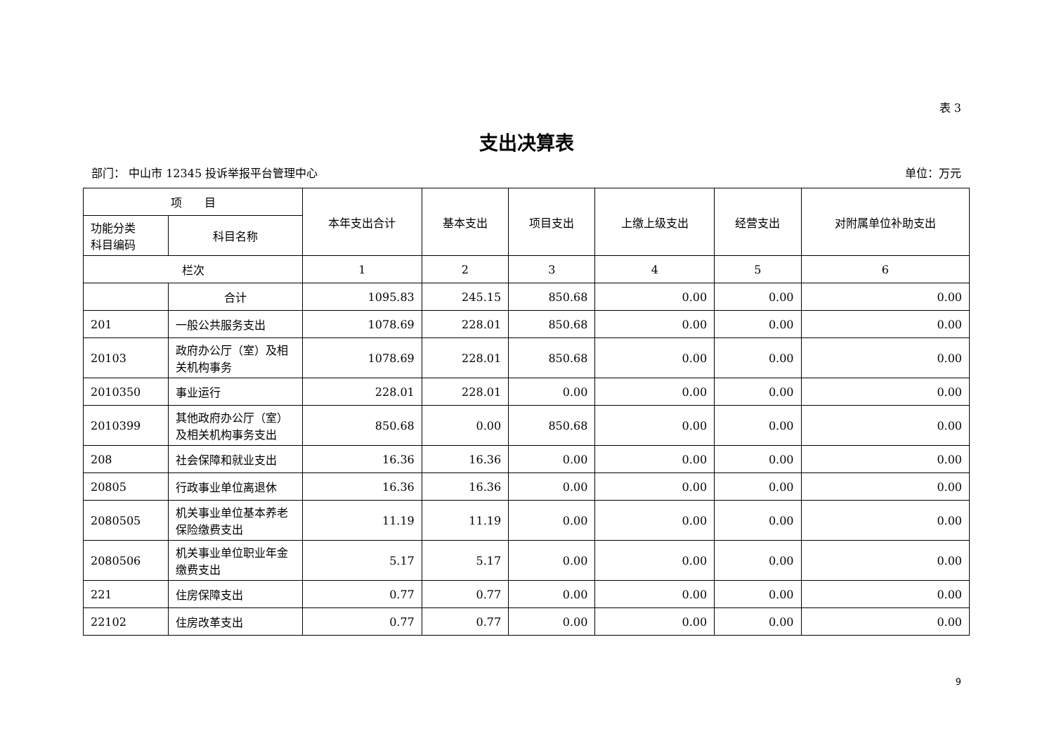表 3
支出决算表
部门： 中山市 12345 投诉举报平台管理中心 单位：万元
| 项 目 | | 本年支出合计 | 基本支出 | 项目支出 | 上缴上级支出 | 经营支出 | 对附属单位补助支出 |
| --- | --- | --- | --- | --- | --- | --- | --- |
| 功能分类 科目编码 | 科目名称 | | | | | | |
| 栏次 | | 1 | 2 | 3 | 4 | 5 | 6 |
| | 合计 | 1095.83 | 245.15 | 850.68 | 0.00 | 0.00 | 0.00 |
| 201 | 一般公共服务支出 | 1078.69 | 228.01 | 850.68 | 0.00 | 0.00 | 0.00 |
| 20103 | 政府办公厅（室）及相关机构事务 | 1078.69 | 228.01 | 850.68 | 0.00 | 0.00 | 0.00 |
| 2010350 | 事业运行 | 228.01 | 228.01 | 0.00 | 0.00 | 0.00 | 0.00 |
| 2010399 | 其他政府办公厅（室）及相关机构事务支出 | 850.68 | 0.00 | 850.68 | 0.00 | 0.00 | 0.00 |
| 208 | 社会保障和就业支出 | 16.36 | 16.36 | 0.00 | 0.00 | 0.00 | 0.00 |
| 20805 | 行政事业单位离退休 | 16.36 | 16.36 | 0.00 | 0.00 | 0.00 | 0.00 |
| 2080505 | 机关事业单位基本养老保险缴费支出 | 11.19 | 11.19 | 0.00 | 0.00 | 0.00 | 0.00 |
| 2080506 | 机关事业单位职业年金缴费支出 | 5.17 | 5.17 | 0.00 | 0.00 | 0.00 | 0.00 |
| 221 | 住房保障支出 | 0.77 | 0.77 | 0.00 | 0.00 | 0.00 | 0.00 |
| 22102 | 住房改革支出 | 0.77 | 0.77 | 0.00 | 0.00 | 0.00 | 0.00 |
9